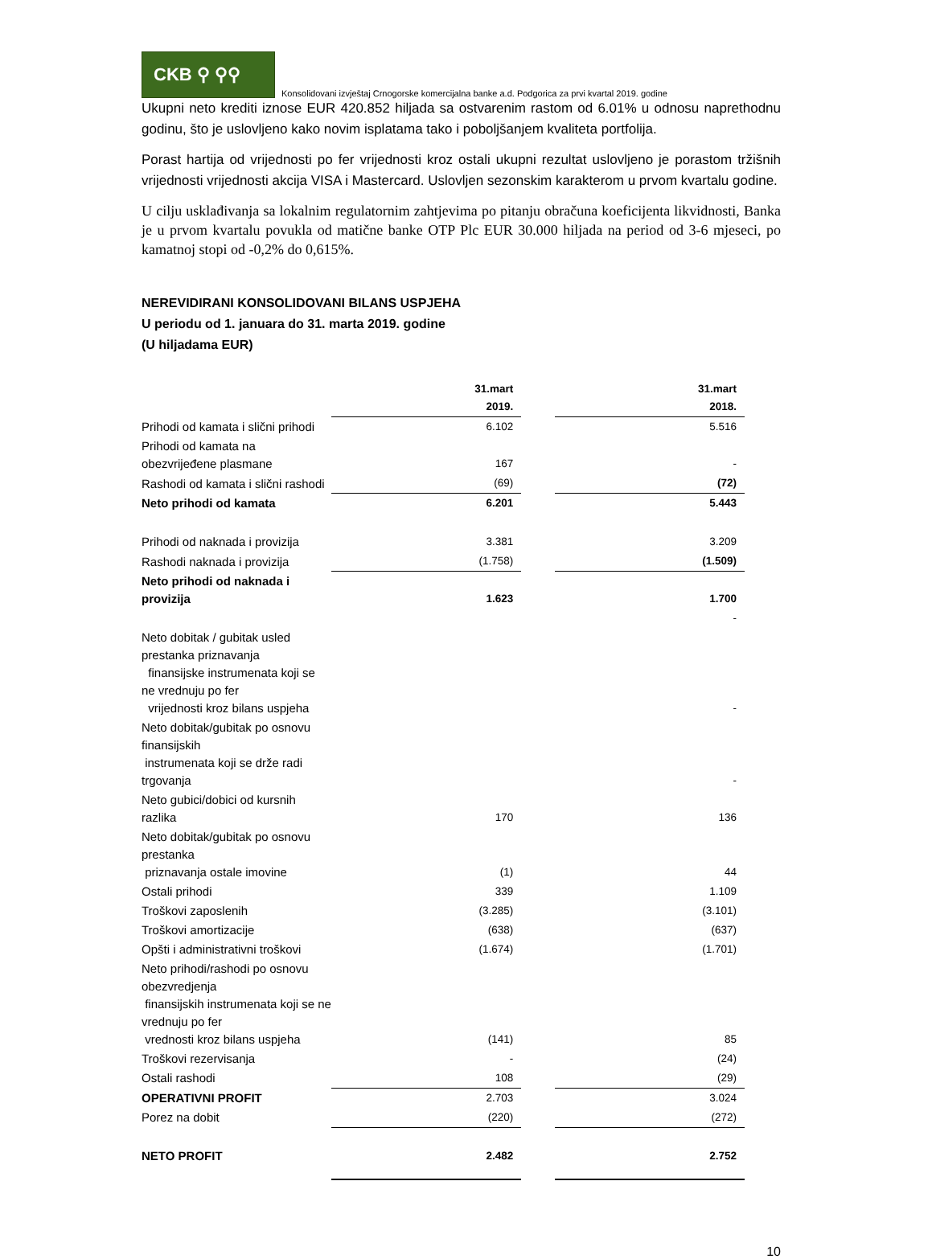CKB ⚲ ⚲⚲
Konsolidovani izvještaj Crnogorske komercijalna banke a.d. Podgorica za prvi kvartal 2019. godine
Ukupni neto krediti iznose EUR 420.852 hiljada sa ostvarenim rastom od 6.01% u odnosu naprethodnu godinu, što je uslovljeno kako novim isplatama tako i poboljšanjem kvaliteta portfolija.
Porast hartija od vrijednosti po fer vrijednosti kroz ostali ukupni rezultat uslovljeno je porastom tržišnih vrijednosti vrijednosti akcija VISA i Mastercard. Uslovljen sezonskim karakterom u prvom kvartalu godine.
U cilju usklađivanja sa lokalnim regulatornim zahtjevima po pitanju obračuna koeficijenta likvidnosti, Banka je u prvom kvartalu povukla od matične banke OTP Plc EUR 30.000 hiljada na period od 3-6 mjeseci, po kamatnoj stopi od -0,2% do 0,615%.
NEREVIDIRANI KONSOLIDOVANI BILANS USPJEHA
U periodu od 1. januara do 31. marta 2019. godine
(U hiljadama EUR)
| | 31.mart 2019. | | 31.mart 2018. |
| Prihodi od kamata i slični prihodi | 6.102 | | 5.516 |
| Prihodi od kamata na obezvrijeđene plasmane | 167 | | - |
| Rashodi od kamata i slični rashodi | (69) | | (72) |
| Neto prihodi od kamata | 6.201 | | 5.443 |
| Prihodi od naknada i provizija | 3.381 | | 3.209 |
| Rashodi naknada i provizija | (1.758) | | (1.509) |
| Neto prihodi od naknada i provizija | 1.623 | | 1.700 |
| | | | - |
| Neto dobitak / gubitak usled prestanka priznavanja finansijske instrumenata koji se ne vrednuju po fer vrijednosti kroz bilans uspjeha | | | - |
| Neto dobitak/gubitak po osnovu finansijskih instrumenata koji se drže radi trgovanja | | | - |
| Neto gubici/dobici od kursnih razlika | 170 | | 136 |
| Neto dobitak/gubitak po osnovu prestanka priznavanja ostale imovine | (1) | | 44 |
| Ostali prihodi | 339 | | 1.109 |
| Troškovi zaposlenih | (3.285) | | (3.101) |
| Troškovi amortizacije | (638) | | (637) |
| Opšti i administrativni troškovi | (1.674) | | (1.701) |
| Neto prihodi/rashodi po osnovu obezvredjenja finansijskih instrumenata koji se ne vrednuju po fer vrednosti kroz bilans uspjeha | (141) | | 85 |
| Troškovi rezervisanja | - | | (24) |
| Ostali rashodi | 108 | | (29) |
| OPERATIVNI PROFIT | 2.703 | | 3.024 |
| Porez na dobit | (220) | | (272) |
| NETO PROFIT | 2.482 | | 2.752 |
10